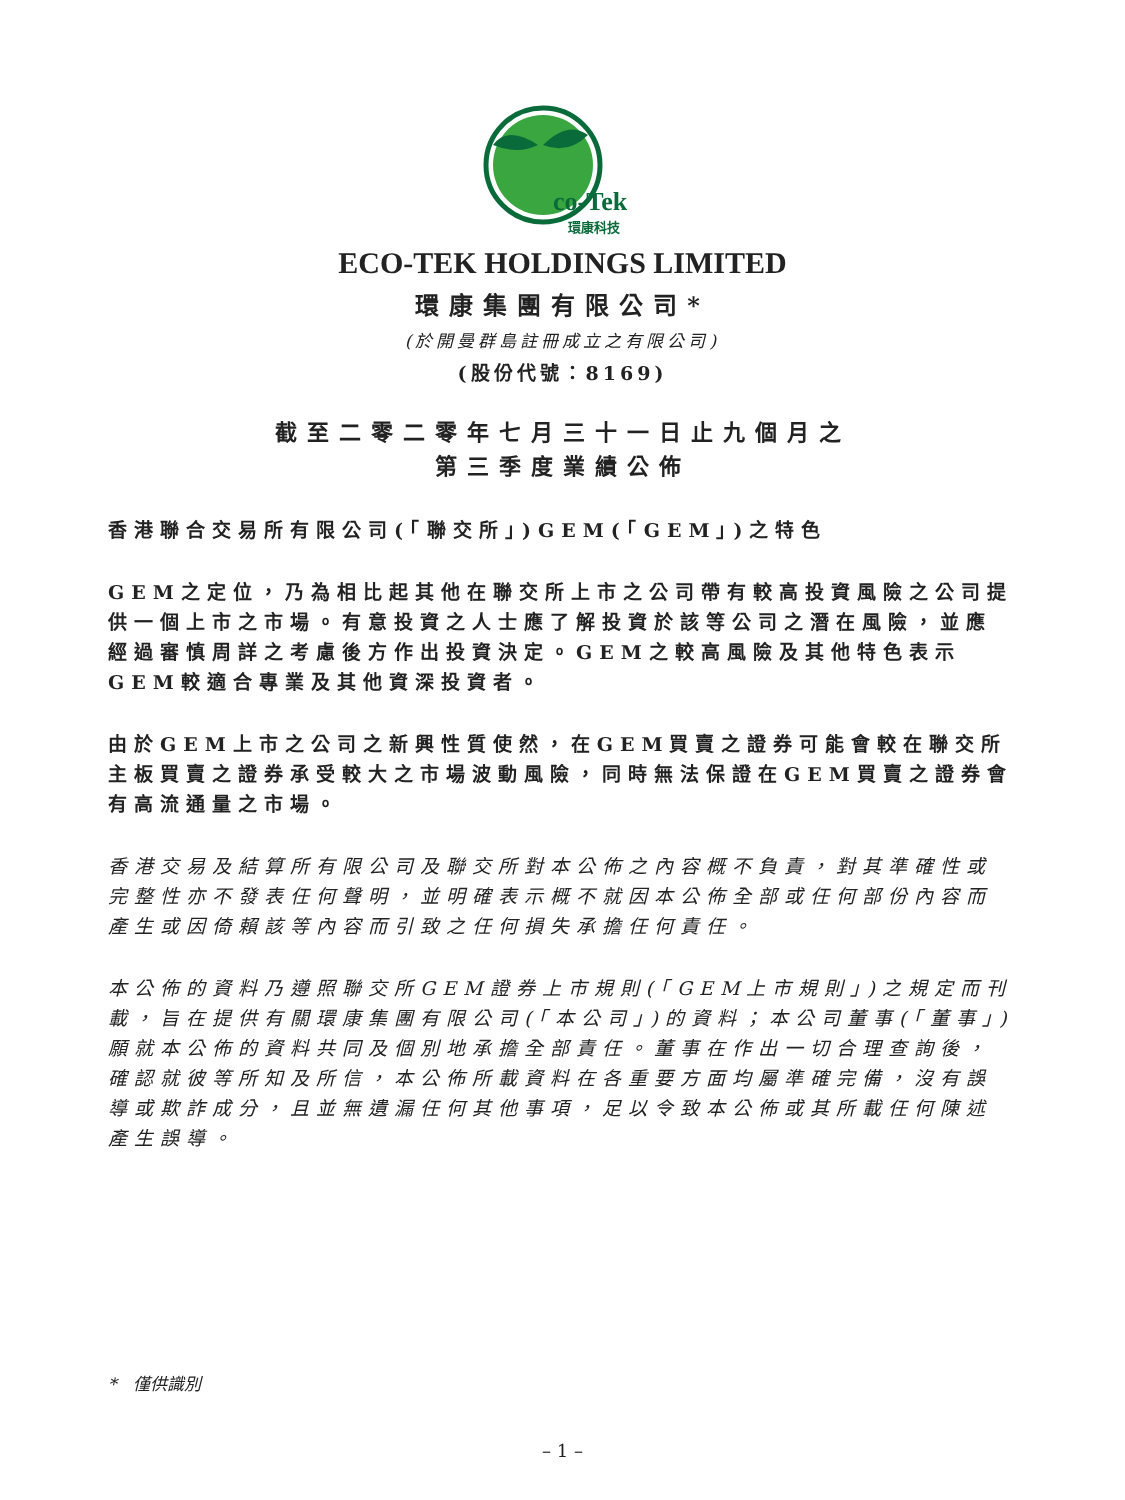co-Tek
環康科技
ECO-TEK HOLDINGS LIMITED
環康集團有限公司*
(於開曼群島註冊成立之有限公司)
(股份代號：8169)
截至二零二零年七月三十一日止九個月之
第三季度業績公佈
香港聯合交易所有限公司(「聯交所」)GEM(「GEM」)之特色
GEM之定位，乃為相比起其他在聯交所上市之公司帶有較高投資風險之公司提供一個上市之市場。有意投資之人士應了解投資於該等公司之潛在風險，並應經過審慎周詳之考慮後方作出投資決定。GEM之較高風險及其他特色表示GEM較適合專業及其他資深投資者。
由於GEM上市之公司之新興性質使然，在GEM買賣之證券可能會較在聯交所主板買賣之證券承受較大之市場波動風險，同時無法保證在GEM買賣之證券會有高流通量之市場。
香港交易及結算所有限公司及聯交所對本公佈之內容概不負責，對其準確性或完整性亦不發表任何聲明，並明確表示概不就因本公佈全部或任何部份內容而產生或因倚賴該等內容而引致之任何損失承擔任何責任。
本公佈的資料乃遵照聯交所GEM證券上市規則(「GEM上市規則」)之規定而刊載，旨在提供有關環康集團有限公司(「本公司」)的資料；本公司董事(「董事」)願就本公佈的資料共同及個別地承擔全部責任。董事在作出一切合理查詢後，確認就彼等所知及所信，本公佈所載資料在各重要方面均屬準確完備，沒有誤導或欺詐成分，且並無遺漏任何其他事項，足以令致本公佈或其所載任何陳述產生誤導。
* 僅供識別
– 1 –